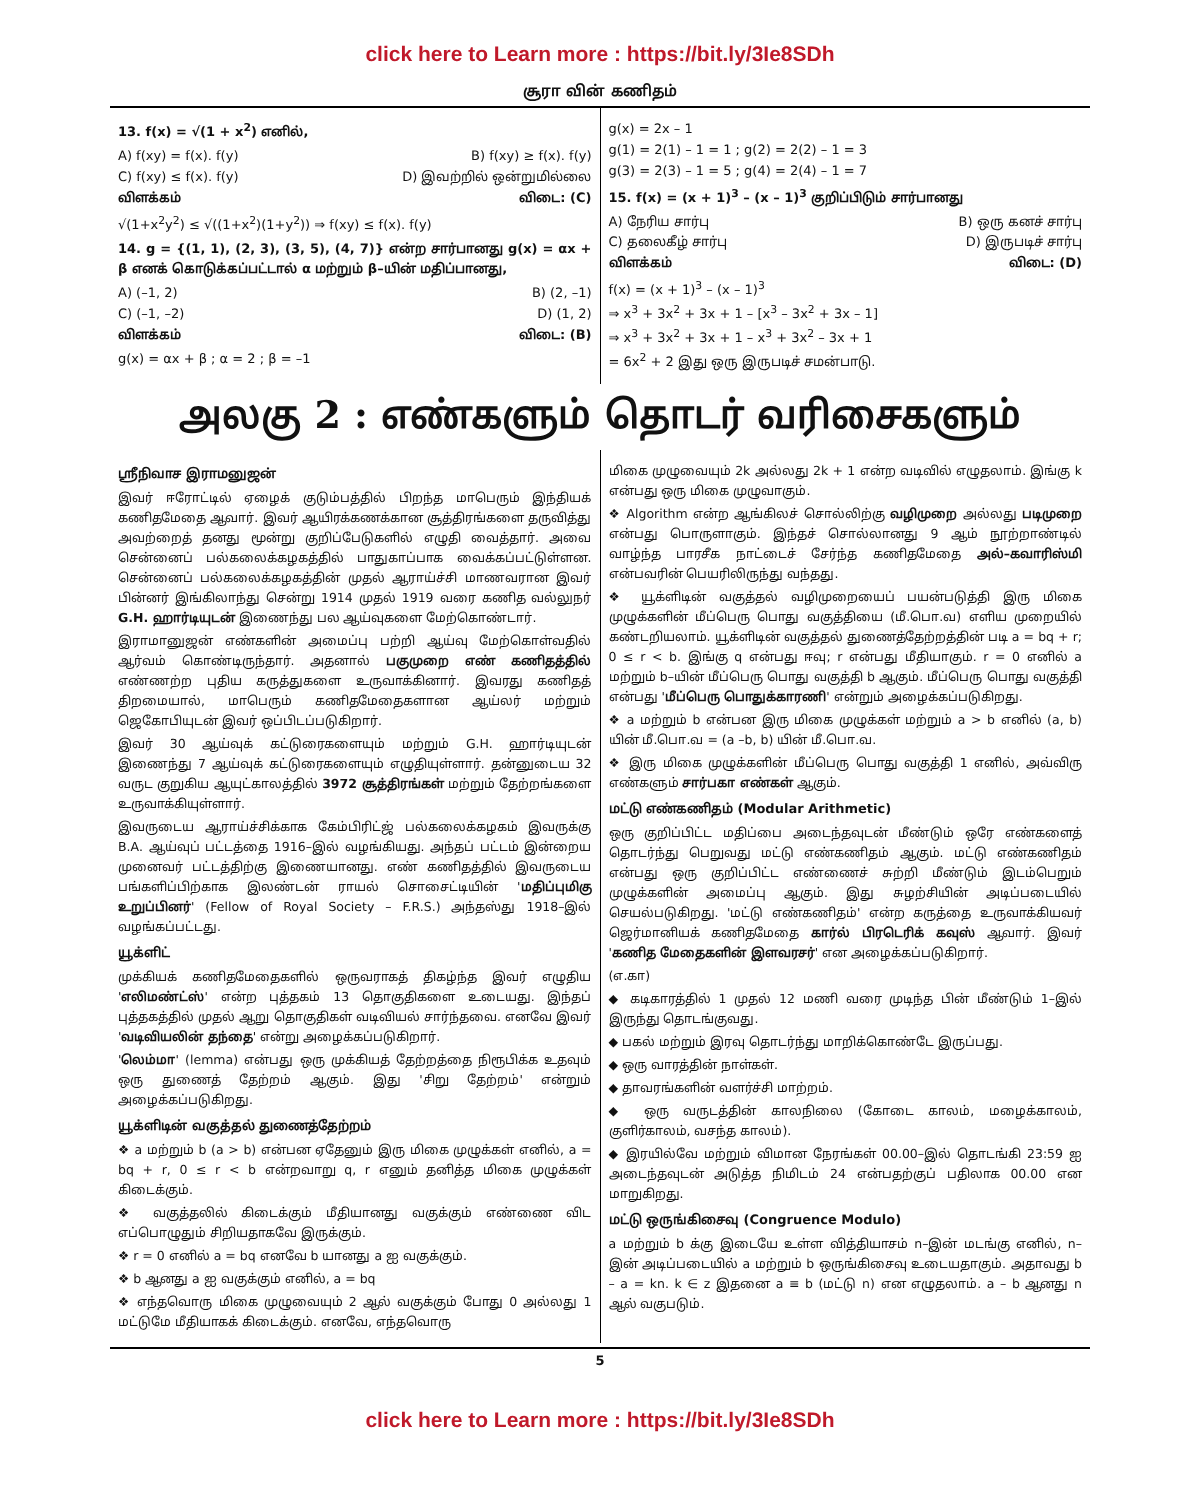click here to Learn more : https://bit.ly/3Ie8SDh
சூரா வின் கணிதம்
13. f(x) = √(1 + x<sup>2</sup>) எனில்,
A) f(xy) = f(x). f(y) B) f(xy) ≥ f(x). f(y)
C) f(xy) ≤ f(x). f(y) D) இவற்றில் ஒன்றுமில்லை
விளக்கம் விடை: (C)
√(1+x<sup>2</sup>y<sup>2</sup>) ≤ √((1+x<sup>2</sup>)(1+y<sup>2</sup>)) ⇒ f(xy) ≤ f(x). f(y)
14. g = {(1, 1), (2, 3), (3, 5), (4, 7)} என்ற சார்பானது g(x) = αx + β எனக் கொடுக்கப்பட்டால் α மற்றும் β–யின் மதிப்பானது,
A) (–1, 2) B) (2, –1)
C) (–1, –2) D) (1, 2)
விளக்கம் விடை: (B)
g(x) = αx + β ; α = 2 ; β = –1
g(x) = 2x – 1
g(1) = 2(1) – 1 = 1 ; g(2) = 2(2) – 1 = 3
g(3) = 2(3) – 1 = 5 ; g(4) = 2(4) – 1 = 7
15. f(x) = (x + 1)<sup>3</sup> – (x – 1)<sup>3</sup> குறிப்பிடும் சார்பானது
A) நேரிய சார்பு B) ஒரு கனச் சார்பு
C) தலைகீழ் சார்பு D) இருபடிச் சார்பு
விளக்கம் விடை: (D)
f(x) = (x + 1)<sup>3</sup> – (x – 1)<sup>3</sup>
⇒ x<sup>3</sup> + 3x<sup>2</sup> + 3x + 1 – [x<sup>3</sup> – 3x<sup>2</sup> + 3x – 1]
⇒ x<sup>3</sup> + 3x<sup>2</sup> + 3x + 1 – x<sup>3</sup> + 3x<sup>2</sup> – 3x + 1
= 6x<sup>2</sup> + 2 இது ஒரு இருபடிச் சமன்பாடு.
அலகு 2 : எண்களும் தொடர் வரிசைகளும்
ஸ்ரீநிவாச இராமனுஜன்
இவர் ஈரோட்டில் ஏழைக் குடும்பத்தில் பிறந்த மாபெரும் இந்தியக் கணிதமேதை ஆவார். இவர் ஆயிரக்கணக்கான சூத்திரங்களை தருவித்து அவற்றைத் தனது மூன்று குறிப்பேடுகளில் எழுதி வைத்தார். அவை சென்னைப் பல்கலைக்கழகத்தில் பாதுகாப்பாக வைக்கப்பட்டுள்ளன. சென்னைப் பல்கலைக்கழகத்தின் முதல் ஆராய்ச்சி மாணவரான இவர் பின்னர் இங்கிலாந்து சென்று 1914 முதல் 1919 வரை கணித வல்லுநர் G.H. ஹார்டியுடன் இணைந்து பல ஆய்வுகளை மேற்கொண்டார்.
இராமானுஜன் எண்களின் அமைப்பு பற்றி ஆய்வு மேற்கொள்வதில் ஆர்வம் கொண்டிருந்தார். அதனால் பகுமுறை எண் கணிதத்தில் எண்ணற்ற புதிய கருத்துகளை உருவாக்கினார். இவரது கணிதத் திறமையால், மாபெரும் கணிதமேதைகளான ஆய்லர் மற்றும் ஜெகோபியுடன் இவர் ஒப்பிடப்படுகிறார்.
இவர் 30 ஆய்வுக் கட்டுரைகளையும் மற்றும் G.H. ஹார்டியுடன் இணைந்து 7 ஆய்வுக் கட்டுரைகளையும் எழுதியுள்ளார். தன்னுடைய 32 வருட குறுகிய ஆயுட்காலத்தில் 3972 சூத்திரங்கள் மற்றும் தேற்றங்களை உருவாக்கியுள்ளார்.
இவருடைய ஆராய்ச்சிக்காக கேம்பிரிட்ஜ் பல்கலைக்கழகம் இவருக்கு B.A. ஆய்வுப் பட்டத்தை 1916–இல் வழங்கியது. அந்தப் பட்டம் இன்றைய முனைவர் பட்டத்திற்கு இணையானது. எண் கணிதத்தில் இவருடைய பங்களிப்பிற்காக இலண்டன் ராயல் சொசைட்டியின் 'மதிப்புமிகு உறுப்பினர்' (Fellow of Royal Society – F.R.S.) அந்தஸ்து 1918–இல் வழங்கப்பட்டது.
யூக்ளிட்
முக்கியக் கணிதமேதைகளில் ஒருவராகத் திகழ்ந்த இவர் எழுதிய 'எலிமண்ட்ஸ்' என்ற புத்தகம் 13 தொகுதிகளை உடையது. இந்தப் புத்தகத்தில் முதல் ஆறு தொகுதிகள் வடிவியல் சார்ந்தவை. எனவே இவர் 'வடிவியலின் தந்தை' என்று அழைக்கப்படுகிறார்.
'லெம்மா' (lemma) என்பது ஒரு முக்கியத் தேற்றத்தை நிரூபிக்க உதவும் ஒரு துணைத் தேற்றம் ஆகும். இது 'சிறு தேற்றம்' என்றும் அழைக்கப்படுகிறது.
யூக்ளிடின் வகுத்தல் துணைத்தேற்றம்
❖ a மற்றும் b (a > b) என்பன ஏதேனும் இரு மிகை முழுக்கள் எனில், a = bq + r, 0 ≤ r < b என்றவாறு q, r எனும் தனித்த மிகை முழுக்கள் கிடைக்கும்.
❖ வகுத்தலில் கிடைக்கும் மீதியானது வகுக்கும் எண்ணை விட எப்பொழுதும் சிறியதாகவே இருக்கும்.
❖ r = 0 எனில் a = bq எனவே b யானது a ஐ வகுக்கும்.
❖ b ஆனது a ஐ வகுக்கும் எனில், a = bq
❖ எந்தவொரு மிகை முழுவையும் 2 ஆல் வகுக்கும் போது 0 அல்லது 1 மட்டுமே மீதியாகக் கிடைக்கும். எனவே, எந்தவொரு
மிகை முழுவையும் 2k அல்லது 2k + 1 என்ற வடிவில் எழுதலாம். இங்கு k என்பது ஒரு மிகை முழுவாகும்.
❖ Algorithm என்ற ஆங்கிலச் சொல்லிற்கு வழிமுறை அல்லது படிமுறை என்பது பொருளாகும். இந்தச் சொல்லானது 9 ஆம் நூற்றாண்டில் வாழ்ந்த பாரசீக நாட்டைச் சேர்ந்த கணிதமேதை அல்–கவாரிஸ்மி என்பவரின் பெயரிலிருந்து வந்தது.
❖ யூக்ளிடின் வகுத்தல் வழிமுறையைப் பயன்படுத்தி இரு மிகை முழுக்களின் மீப்பெரு பொது வகுத்தியை (மீ.பொ.வ) எளிய முறையில் கண்டறியலாம். யூக்ளிடின் வகுத்தல் துணைத்தேற்றத்தின் படி a = bq + r; 0 ≤ r < b. இங்கு q என்பது ஈவு; r என்பது மீதியாகும். r = 0 எனில் a மற்றும் b–யின் மீப்பெரு பொது வகுத்தி b ஆகும். மீப்பெரு பொது வகுத்தி என்பது 'மீப்பெரு பொதுக்காரணி' என்றும் அழைக்கப்படுகிறது.
❖ a மற்றும் b என்பன இரு மிகை முழுக்கள் மற்றும் a > b எனில் (a, b) யின் மீ.பொ.வ = (a –b, b) யின் மீ.பொ.வ.
❖ இரு மிகை முழுக்களின் மீப்பெரு பொது வகுத்தி 1 எனில், அவ்விரு எண்களும் சார்பகா எண்கள் ஆகும்.
மட்டு எண்கணிதம் (Modular Arithmetic)
ஒரு குறிப்பிட்ட மதிப்பை அடைந்தவுடன் மீண்டும் ஒரே எண்களைத் தொடர்ந்து பெறுவது மட்டு எண்கணிதம் ஆகும். மட்டு எண்கணிதம் என்பது ஒரு குறிப்பிட்ட எண்ணைச் சுற்றி மீண்டும் இடம்பெறும் முழுக்களின் அமைப்பு ஆகும். இது சுழற்சியின் அடிப்படையில் செயல்படுகிறது. 'மட்டு எண்கணிதம்' என்ற கருத்தை உருவாக்கியவர் ஜெர்மானியக் கணிதமேதை கார்ல் பிரடெரிக் கவுஸ் ஆவார். இவர் 'கணித மேதைகளின் இளவரசர்' என அழைக்கப்படுகிறார்.
(எ.கா)
◆ கடிகாரத்தில் 1 முதல் 12 மணி வரை முடிந்த பின் மீண்டும் 1–இல் இருந்து தொடங்குவது.
◆ பகல் மற்றும் இரவு தொடர்ந்து மாறிக்கொண்டே இருப்பது.
◆ ஒரு வாரத்தின் நாள்கள்.
◆ தாவரங்களின் வளர்ச்சி மாற்றம்.
◆ ஒரு வருடத்தின் காலநிலை (கோடை காலம், மழைக்காலம், குளிர்காலம், வசந்த காலம்).
◆ இரயில்வே மற்றும் விமான நேரங்கள் 00.00–இல் தொடங்கி 23:59 ஐ அடைந்தவுடன் அடுத்த நிமிடம் 24 என்பதற்குப் பதிலாக 00.00 என மாறுகிறது.
மட்டு ஒருங்கிசைவு (Congruence Modulo)
a மற்றும் b க்கு இடையே உள்ள வித்தியாசம் n–இன் மடங்கு எனில், n–இன் அடிப்படையில் a மற்றும் b ஒருங்கிசைவு உடையதாகும். அதாவது b – a = kn. k ∈ z இதனை a ≡ b (மட்டு n) என எழுதலாம். a – b ஆனது n ஆல் வகுபடும்.
5
click here to Learn more : https://bit.ly/3Ie8SDh